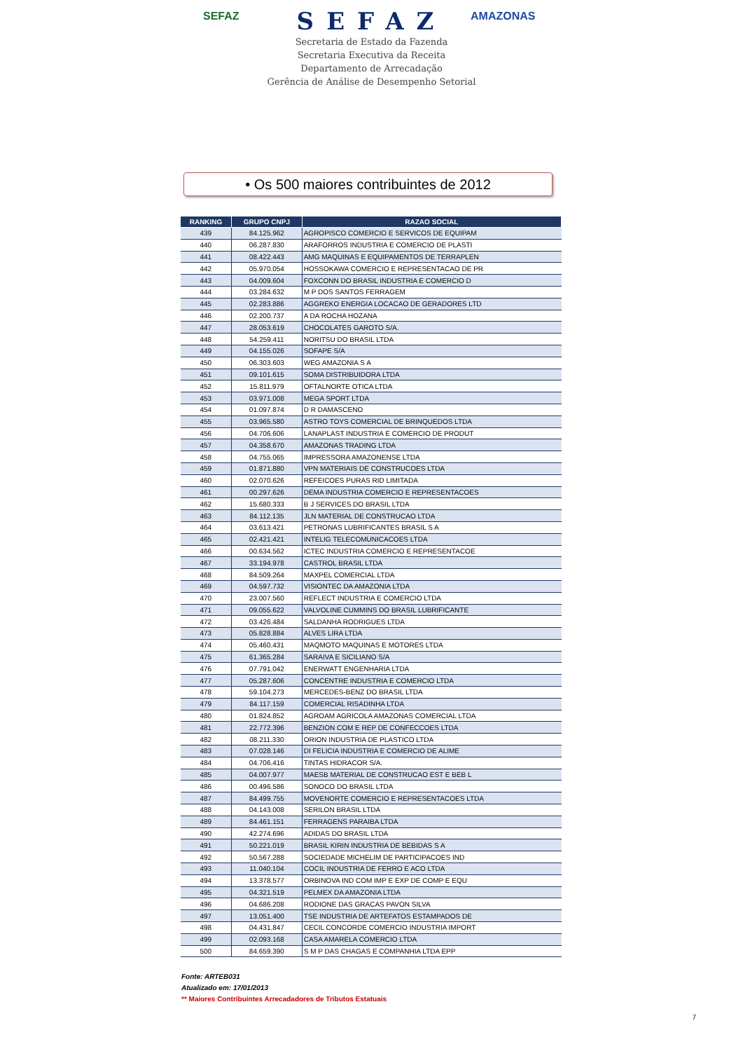SEFAZ AMAZONAS
SEFAZ
Secretaria de Estado da Fazenda
Secretaria Executiva da Receita
Departamento de Arrecadação
Gerência de Análise de Desempenho Setorial
• Os 500 maiores contribuintes de 2012
| RANKING | GRUPO CNPJ | RAZAO SOCIAL |
| --- | --- | --- |
| 439 | 84.125.962 | AGROPISCO COMERCIO E SERVICOS DE EQUIPAM |
| 440 | 06.287.830 | ARAFORROS INDUSTRIA E COMERCIO DE PLASTI |
| 441 | 08.422.443 | AMG MAQUINAS E EQUIPAMENTOS DE TERRAPLEN |
| 442 | 05.970.054 | HOSSOKAWA COMERCIO E REPRESENTACAO DE PR |
| 443 | 04.009.604 | FOXCONN DO BRASIL INDUSTRIA E COMERCIO D |
| 444 | 03.284.632 | M P DOS SANTOS FERRAGEM |
| 445 | 02.283.886 | AGGREKO ENERGIA LOCACAO DE GERADORES LTD |
| 446 | 02.200.737 | A DA ROCHA HOZANA |
| 447 | 28.053.619 | CHOCOLATES GAROTO S/A. |
| 448 | 54.259.411 | NORITSU DO BRASIL LTDA |
| 449 | 04.155.026 | SOFAPE S/A |
| 450 | 06.303.603 | WEG AMAZONIA S A |
| 451 | 09.101.615 | SOMA DISTRIBUIDORA LTDA |
| 452 | 15.811.979 | OFTALNORTE OTICA LTDA |
| 453 | 03.971.008 | MEGA SPORT LTDA |
| 454 | 01.097.874 | D R DAMASCENO |
| 455 | 03.965.580 | ASTRO TOYS COMERCIAL DE BRINQUEDOS LTDA |
| 456 | 04.706.606 | LANAPLAST INDUSTRIA E COMERCIO DE PRODUT |
| 457 | 04.358.670 | AMAZONAS TRADING LTDA |
| 458 | 04.755.065 | IMPRESSORA AMAZONENSE LTDA |
| 459 | 01.871.880 | VPN MATERIAIS DE CONSTRUCOES LTDA |
| 460 | 02.070.626 | REFEICOES PURAS RID LIMITADA |
| 461 | 00.297.626 | DEMA INDUSTRIA COMERCIO E REPRESENTACOES |
| 462 | 15.680.333 | B J SERVICES DO BRASIL LTDA |
| 463 | 84.112.135 | JLN MATERIAL DE CONSTRUCAO LTDA |
| 464 | 03.613.421 | PETRONAS LUBRIFICANTES BRASIL S A |
| 465 | 02.421.421 | INTELIG TELECOMUNICACOES LTDA |
| 466 | 00.634.562 | ICTEC INDUSTRIA COMERCIO E REPRESENTACOE |
| 467 | 33.194.978 | CASTROL BRASIL LTDA |
| 468 | 84.509.264 | MAXPEL COMERCIAL LTDA |
| 469 | 04.597.732 | VISIONTEC DA AMAZONIA LTDA |
| 470 | 23.007.560 | REFLECT INDUSTRIA E COMERCIO LTDA |
| 471 | 09.055.622 | VALVOLINE CUMMINS DO BRASIL LUBRIFICANTE |
| 472 | 03.426.484 | SALDANHA RODRIGUES LTDA |
| 473 | 05.828.884 | ALVES LIRA LTDA |
| 474 | 05.460.431 | MAQMOTO MAQUINAS E MOTORES LTDA |
| 475 | 61.365.284 | SARAIVA E SICILIANO S/A |
| 476 | 07.791.042 | ENERWATT ENGENHARIA LTDA |
| 477 | 05.287.606 | CONCENTRE INDUSTRIA E COMERCIO LTDA |
| 478 | 59.104.273 | MERCEDES-BENZ DO BRASIL LTDA |
| 479 | 84.117.159 | COMERCIAL RISADINHA LTDA |
| 480 | 01.824.852 | AGROAM AGRICOLA AMAZONAS COMERCIAL LTDA |
| 481 | 22.772.396 | BENZION COM E REP DE CONFECCOES LTDA |
| 482 | 08.211.330 | ORION INDUSTRIA DE PLASTICO LTDA |
| 483 | 07.028.146 | DI FELICIA INDUSTRIA E COMERCIO DE ALIME |
| 484 | 04.706.416 | TINTAS HIDRACOR S/A. |
| 485 | 04.007.977 | MAESB MATERIAL DE CONSTRUCAO EST E BEB L |
| 486 | 00.496.586 | SONOCO DO BRASIL LTDA |
| 487 | 84.499.755 | MOVENORTE COMERCIO E REPRESENTACOES LTDA |
| 488 | 04.143.008 | SERILON BRASIL LTDA |
| 489 | 84.461.151 | FERRAGENS PARAIBA LTDA |
| 490 | 42.274.696 | ADIDAS DO BRASIL LTDA |
| 491 | 50.221.019 | BRASIL KIRIN INDUSTRIA DE BEBIDAS S A |
| 492 | 50.567.288 | SOCIEDADE MICHELIM DE PARTICIPACOES IND |
| 493 | 11.040.104 | COCIL INDUSTRIA DE FERRO E ACO LTDA |
| 494 | 13.378.577 | ORBINOVA IND COM IMP E EXP DE COMP E EQU |
| 495 | 04.321.519 | PELMEX DA AMAZONIA LTDA |
| 496 | 04.686.208 | RODIONE DAS GRACAS PAVON SILVA |
| 497 | 13.051.400 | TSE INDUSTRIA DE ARTEFATOS ESTAMPADOS DE |
| 498 | 04.431.847 | CECIL CONCORDE COMERCIO INDUSTRIA IMPORT |
| 499 | 02.093.168 | CASA AMARELA COMERCIO LTDA |
| 500 | 84.659.390 | S M P DAS CHAGAS E COMPANHIA LTDA EPP |
Fonte: ARTEB031
Atualizado em: 17/01/2013
** Maiores Contribuintes Arrecadadores de Tributos Estatuais
7